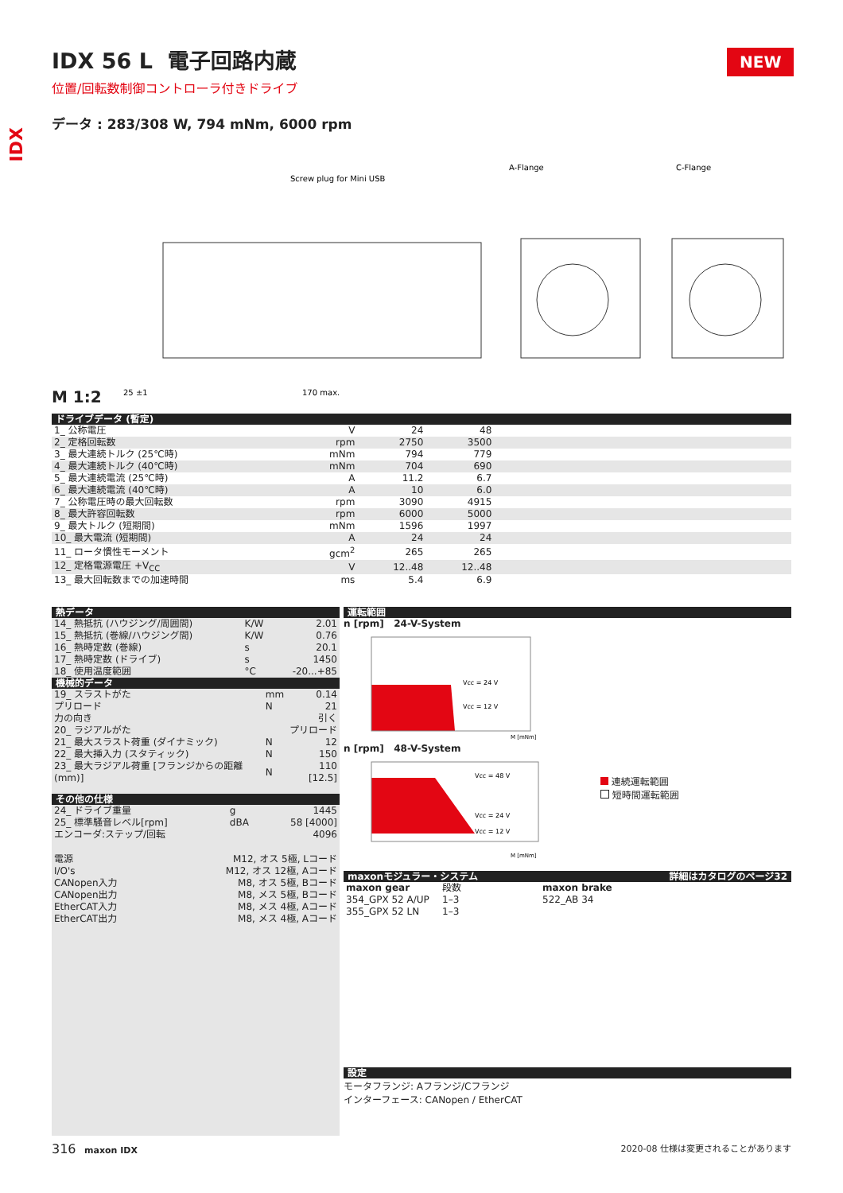IDX
IDX 56 L 電子回路内蔵
位置/回転数制御コントローラ付きドライブ
データ : 283/308 W, 794 mNm, 6000 rpm
NEW
Screw plug for Mini USB
A-Flange
C-Flange
25 ±1
170 max.
M 1:2
ドライブデータ (暫定)
| 1_ 公称電圧 | V | 24 | 48 | |
| 2_ 定格回転数 | rpm | 2750 | 3500 | |
| 3_ 最大連続トルク (25℃時) | mNm | 794 | 779 | |
| 4_ 最大連続トルク (40℃時) | mNm | 704 | 690 | |
| 5_ 最大連続電流 (25℃時) | A | 11.2 | 6.7 | |
| 6_ 最大連続電流 (40℃時) | A | 10 | 6.0 | |
| 7_ 公称電圧時の最大回転数 | rpm | 3090 | 4915 | |
| 8_ 最大許容回転数 | rpm | 6000 | 5000 | |
| 9_ 最大トルク (短期間) | mNm | 1596 | 1997 | |
| 10_ 最大電流 (短期間) | A | 24 | 24 | |
| 11_ ロータ慣性モーメント | gcm<sup>2</sup> | 265 | 265 | |
| 12_ 定格電源電圧 +V<sub>CC</sub> | V | 12..48 | 12..48 | |
| 13_ 最大回転数までの加速時間 | ms | 5.4 | 6.9 | |
熱データ
| 14_ 熱抵抗 (ハウジング/周囲間) | K/W | 2.01 |
| 15_ 熱抵抗 (巻線/ハウジング間) | K/W | 0.76 |
| 16_ 熱時定数 (巻線) | s | 20.1 |
| 17_ 熱時定数 (ドライブ) | s | 1450 |
| 18_ 使用温度範囲 | °C | -20...+85 |
機械的データ
| 19_ スラストがた | mm | 0.14 |
| プリロード | N | 21 |
| 力の向き | | 引く |
| 20_ ラジアルがた | | プリロード |
| 21_ 最大スラスト荷重 (ダイナミック) | N | 12 |
| 22_ 最大挿入力 (スタティック) | N | 150 |
| 23_ 最大ラジアル荷重 [フランジからの距離 (mm)] | N | 110 [12.5] |
その他の仕様
| 24_ ドライブ重量 | g | 1445 |
| 25_ 標準騒音レベル[rpm] | dBA | 58 [4000] |
| エンコーダ:ステップ/回転 | | 4096 |
| 電源 | M12, オス 5極, Lコード |
| I/O's | M12, オス 12極, Aコード |
| CANopen入力 | M8, オス 5極, Bコード |
| CANopen出力 | M8, メス 5極, Bコード |
| EtherCAT入力 | M8, メス 4極, Aコード |
| EtherCAT出力 | M8, メス 4極, Aコード |
運転範囲
n [rpm] 24-V-System
Vcc = 24 V
Vcc = 12 V
M [mNm]
n [rpm] 48-V-System
Vcc = 48 V
Vcc = 24 V
Vcc = 12 V
M [mNm]
連続運転範囲
短時間運転範囲
maxonモジュラー・システム 詳細はカタログのページ32
| maxon gear | 段数 | maxon brake |
| 354_GPX 52 A/UP | 1–3 | 522_AB 34 |
| 355_GPX 52 LN | 1–3 | |
設定
モータフランジ: Aフランジ/Cフランジ
インターフェース: CANopen / EtherCAT
316 maxon IDX 2020-08 仕様は変更されることがあります